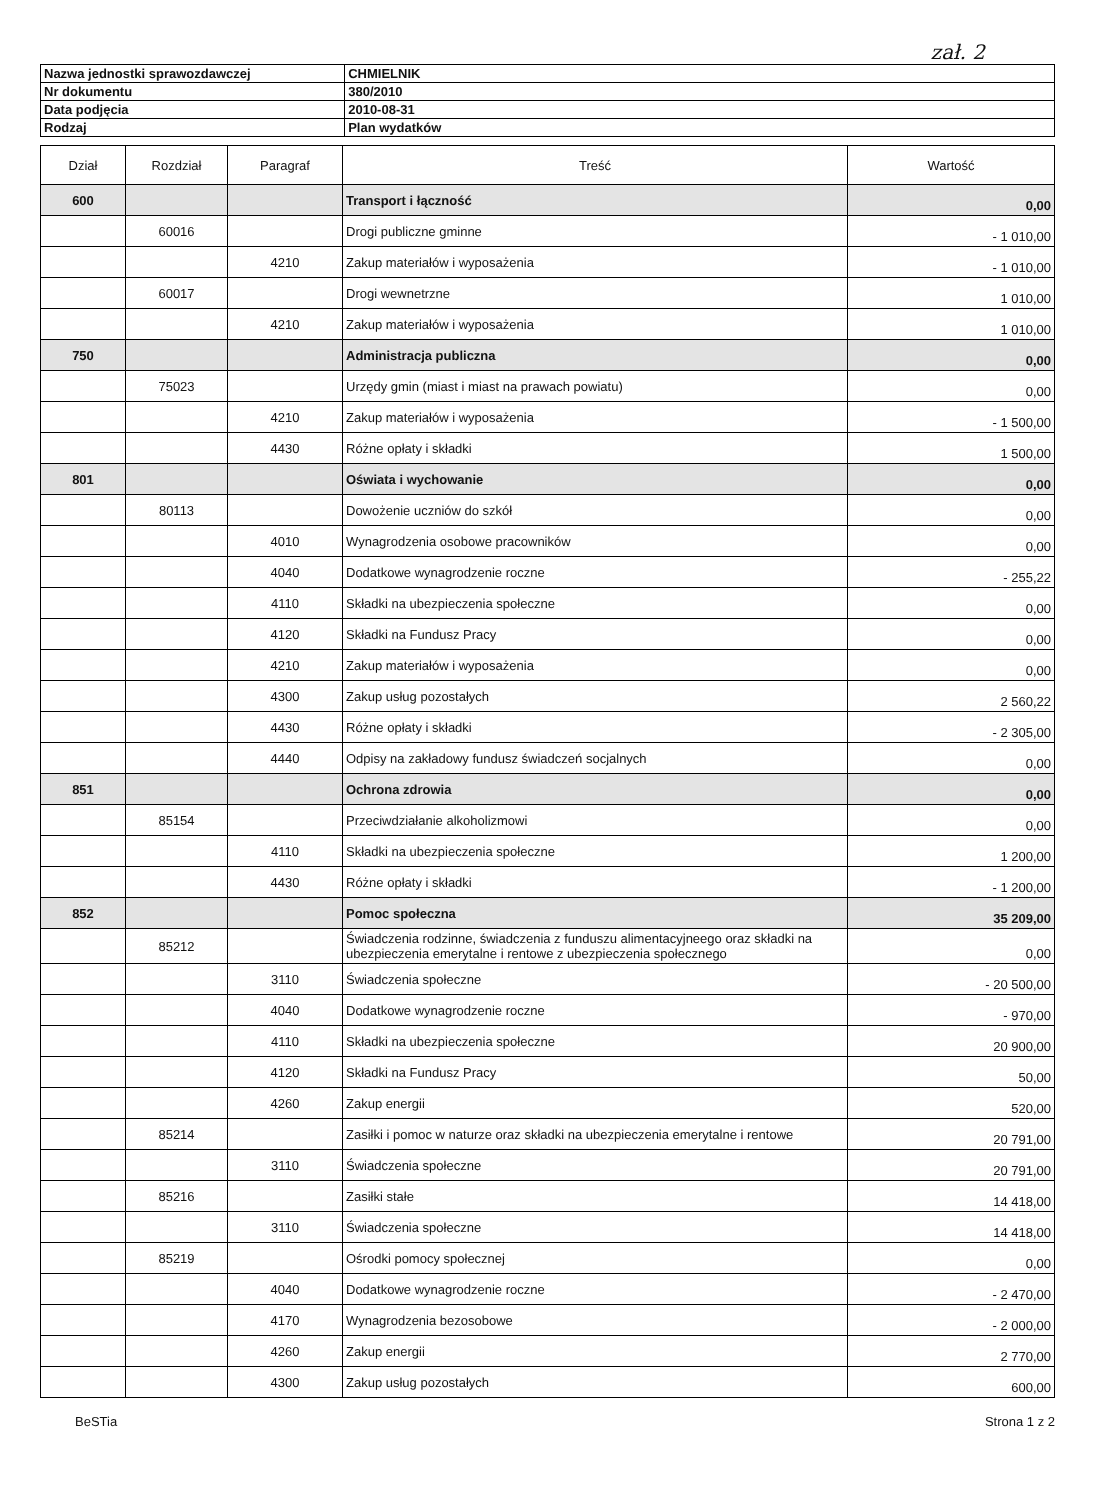zał. 2
| Nazwa jednostki sprawozdawczej | CHMIELNIK |
| Nr dokumentu | 380/2010 |
| Data podjęcia | 2010-08-31 |
| Rodzaj | Plan wydatków |
| Dział | Rozdział | Paragraf | Treść | Wartość |
| --- | --- | --- | --- | --- |
| 600 | | | Transport i łączność | 0,00 |
| | 60016 | | Drogi publiczne gminne | - 1 010,00 |
| | | 4210 | Zakup materiałów i wyposażenia | - 1 010,00 |
| | 60017 | | Drogi wewnetrzne | 1 010,00 |
| | | 4210 | Zakup materiałów i wyposażenia | 1 010,00 |
| 750 | | | Administracja publiczna | 0,00 |
| | 75023 | | Urzędy gmin (miast i miast na prawach powiatu) | 0,00 |
| | | 4210 | Zakup materiałów i wyposażenia | - 1 500,00 |
| | | 4430 | Różne opłaty i składki | 1 500,00 |
| 801 | | | Oświata i wychowanie | 0,00 |
| | 80113 | | Dowożenie uczniów do szkół | 0,00 |
| | | 4010 | Wynagrodzenia osobowe pracowników | 0,00 |
| | | 4040 | Dodatkowe wynagrodzenie roczne | - 255,22 |
| | | 4110 | Składki na ubezpieczenia społeczne | 0,00 |
| | | 4120 | Składki na Fundusz Pracy | 0,00 |
| | | 4210 | Zakup materiałów i wyposażenia | 0,00 |
| | | 4300 | Zakup usług pozostałych | 2 560,22 |
| | | 4430 | Różne opłaty i składki | - 2 305,00 |
| | | 4440 | Odpisy na zakładowy fundusz świadczeń socjalnych | 0,00 |
| 851 | | | Ochrona zdrowia | 0,00 |
| | 85154 | | Przeciwdziałanie alkoholizmowi | 0,00 |
| | | 4110 | Składki na ubezpieczenia społeczne | 1 200,00 |
| | | 4430 | Różne opłaty i składki | - 1 200,00 |
| 852 | | | Pomoc społeczna | 35 209,00 |
| | 85212 | | Świadczenia rodzinne, świadczenia z funduszu alimentacyjneego oraz składki na ubezpieczenia emerytalne i rentowe z ubezpieczenia społecznego | 0,00 |
| | | 3110 | Świadczenia społeczne | - 20 500,00 |
| | | 4040 | Dodatkowe wynagrodzenie roczne | - 970,00 |
| | | 4110 | Składki na ubezpieczenia społeczne | 20 900,00 |
| | | 4120 | Składki na Fundusz Pracy | 50,00 |
| | | 4260 | Zakup energii | 520,00 |
| | 85214 | | Zasiłki i pomoc w naturze oraz składki na ubezpieczenia emerytalne i rentowe | 20 791,00 |
| | | 3110 | Świadczenia społeczne | 20 791,00 |
| | 85216 | | Zasiłki stałe | 14 418,00 |
| | | 3110 | Świadczenia społeczne | 14 418,00 |
| | 85219 | | Ośrodki pomocy społecznej | 0,00 |
| | | 4040 | Dodatkowe wynagrodzenie roczne | - 2 470,00 |
| | | 4170 | Wynagrodzenia bezosobowe | - 2 000,00 |
| | | 4260 | Zakup energii | 2 770,00 |
| | | 4300 | Zakup usług pozostałych | 600,00 |
BeSTia Strona 1 z 2